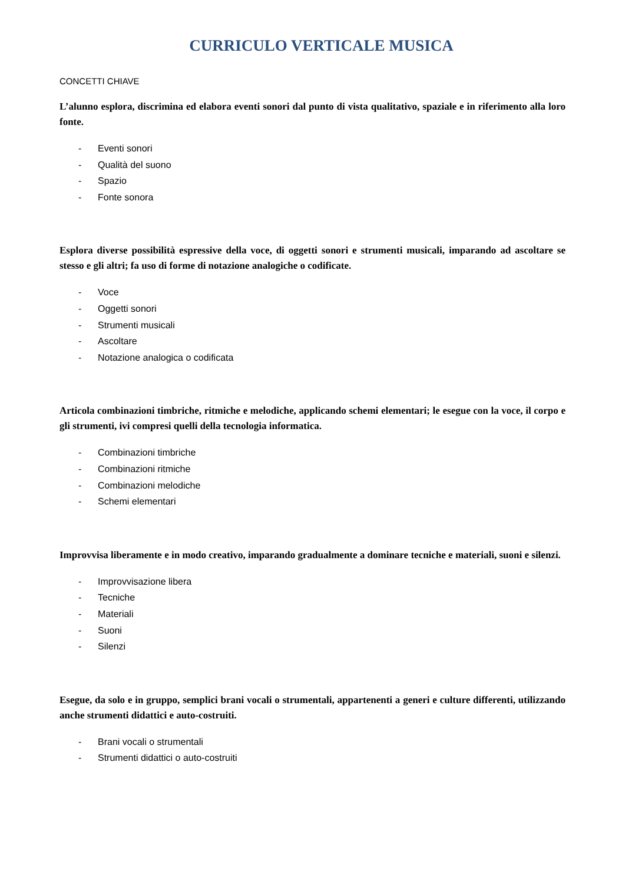CURRICULO VERTICALE MUSICA
CONCETTI CHIAVE
L’alunno esplora, discrimina ed elabora eventi sonori dal punto di vista qualitativo, spaziale e in riferimento alla loro fonte.
- Eventi sonori
- Qualità del suono
- Spazio
- Fonte sonora
Esplora diverse possibilità espressive della voce, di oggetti sonori e strumenti musicali, imparando ad ascoltare se stesso e gli altri; fa uso di forme di notazione analogiche o codificate.
- Voce
- Oggetti sonori
- Strumenti musicali
- Ascoltare
- Notazione analogica o codificata
Articola combinazioni timbriche, ritmiche e melodiche, applicando schemi elementari; le esegue con la voce, il corpo e gli strumenti, ivi compresi quelli della tecnologia informatica.
- Combinazioni timbriche
- Combinazioni ritmiche
- Combinazioni melodiche
- Schemi elementari
Improvvisa liberamente e in modo creativo, imparando gradualmente a dominare tecniche e materiali, suoni e silenzi.
- Improvvisazione libera
- Tecniche
- Materiali
- Suoni
- Silenzi
Esegue, da solo e in gruppo, semplici brani vocali o strumentali, appartenenti a generi e culture differenti, utilizzando anche strumenti didattici e auto-costruiti.
- Brani vocali o strumentali
- Strumenti didattici o auto-costruiti